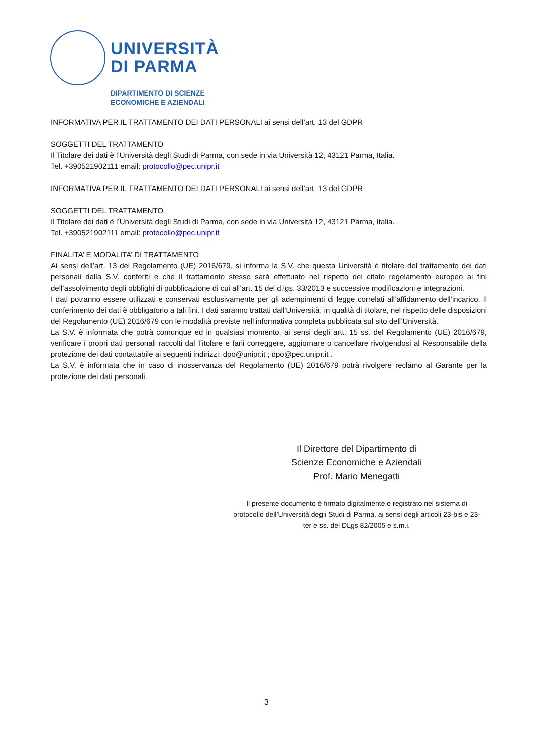UNIVERSITÀ
DI PARMA
DIPARTIMENTO DI SCIENZE
ECONOMICHE E AZIENDALI
INFORMATIVA PER IL TRATTAMENTO DEI DATI PERSONALI ai sensi dell’art. 13 del GDPR
SOGGETTI DEL TRATTAMENTO
Il Titolare dei dati è l’Università degli Studi di Parma, con sede in via Università 12, 43121 Parma, Italia.
Tel. +390521902111 email: protocollo@pec.unipr.it
INFORMATIVA PER IL TRATTAMENTO DEI DATI PERSONALI ai sensi dell’art. 13 del GDPR
SOGGETTI DEL TRATTAMENTO
Il Titolare dei dati è l’Università degli Studi di Parma, con sede in via Università 12, 43121 Parma, Italia.
Tel. +390521902111 email: protocollo@pec.unipr.it
FINALITA’ E MODALITA’ DI TRATTAMENTO
Ai sensi dell’art. 13 del Regolamento (UE) 2016/679, si informa la S.V. che questa Università è titolare del trattamento dei dati personali dalla S.V. conferiti e che il trattamento stesso sarà effettuato nel rispetto del citato regolamento europeo ai fini dell’assolvimento degli obblighi di pubblicazione di cui all’art. 15 del d.lgs. 33/2013 e successive modificazioni e integrazioni.
I dati potranno essere utilizzati e conservati esclusivamente per gli adempimenti di legge correlati all’affidamento dell’incarico. Il conferimento dei dati è obbligatorio a tali fini. I dati saranno trattati dall’Università, in qualità di titolare, nel rispetto delle disposizioni del Regolamento (UE) 2016/679 con le modalità previste nell’informativa completa pubblicata sul sito dell’Università.
La S.V. è informata che potrà comunque ed in qualsiasi momento, ai sensi degli artt. 15 ss. del Regolamento (UE) 2016/679, verificare i propri dati personali raccolti dal Titolare e farli correggere, aggiornare o cancellare rivolgendosi al Responsabile della protezione dei dati contattabile ai seguenti indirizzi: dpo@unipr.it ; dpo@pec.unipr.it .
La S.V. è informata che in caso di inosservanza del Regolamento (UE) 2016/679 potrà rivolgere reclamo al Garante per la protezione dei dati personali.
Il Direttore del Dipartimento di
Scienze Economiche e Aziendali
Prof. Mario Menegatti
Il presente documento è firmato digitalmente e registrato nel sistema di protocollo dell’Università degli Studi di Parma, ai sensi degli articoli 23-bis e 23-ter e ss. del DLgs 82/2005 e s.m.i.
3